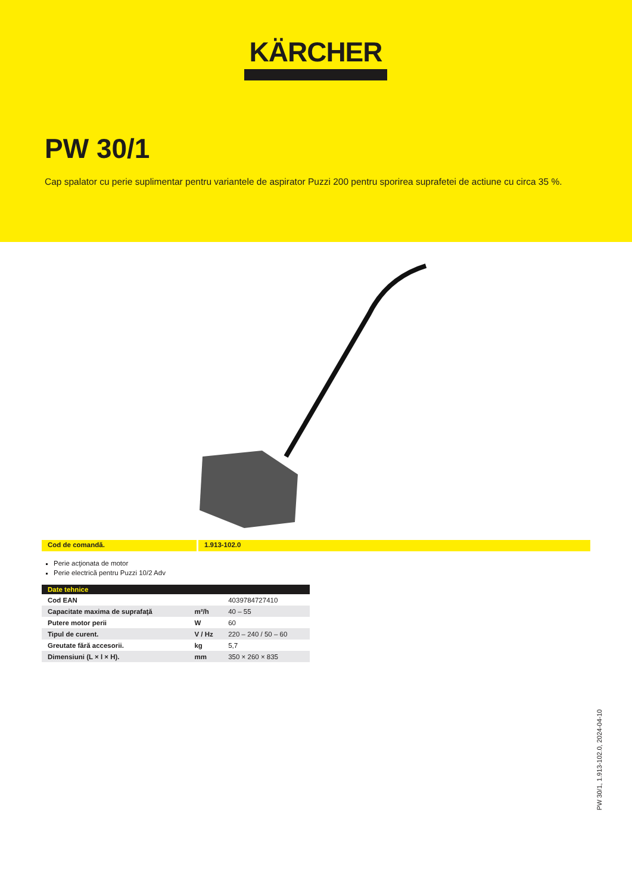KÄRCHER
PW 30/1
Cap spalator cu perie suplimentar pentru variantele de aspirator Puzzi 200 pentru sporirea suprafetei de actiune cu circa 35 %.
Cod de comandă. 1.913-102.0
Perie acţionata de motor
Perie electrică pentru Puzzi 10/2 Adv
| Date tehnice | | |
| --- | --- | --- |
| Cod EAN | | 4039784727410 |
| Capacitate maxima de suprafaţă | m²/h | 40 – 55 |
| Putere motor perii | W | 60 |
| Tipul de curent. | V / Hz | 220 – 240 / 50 – 60 |
| Greutate fără accesorii. | kg | 5,7 |
| Dimensiuni (L × l × H). | mm | 350 × 260 × 835 |
PW 30/1, 1.913-102.0, 2024-04-10